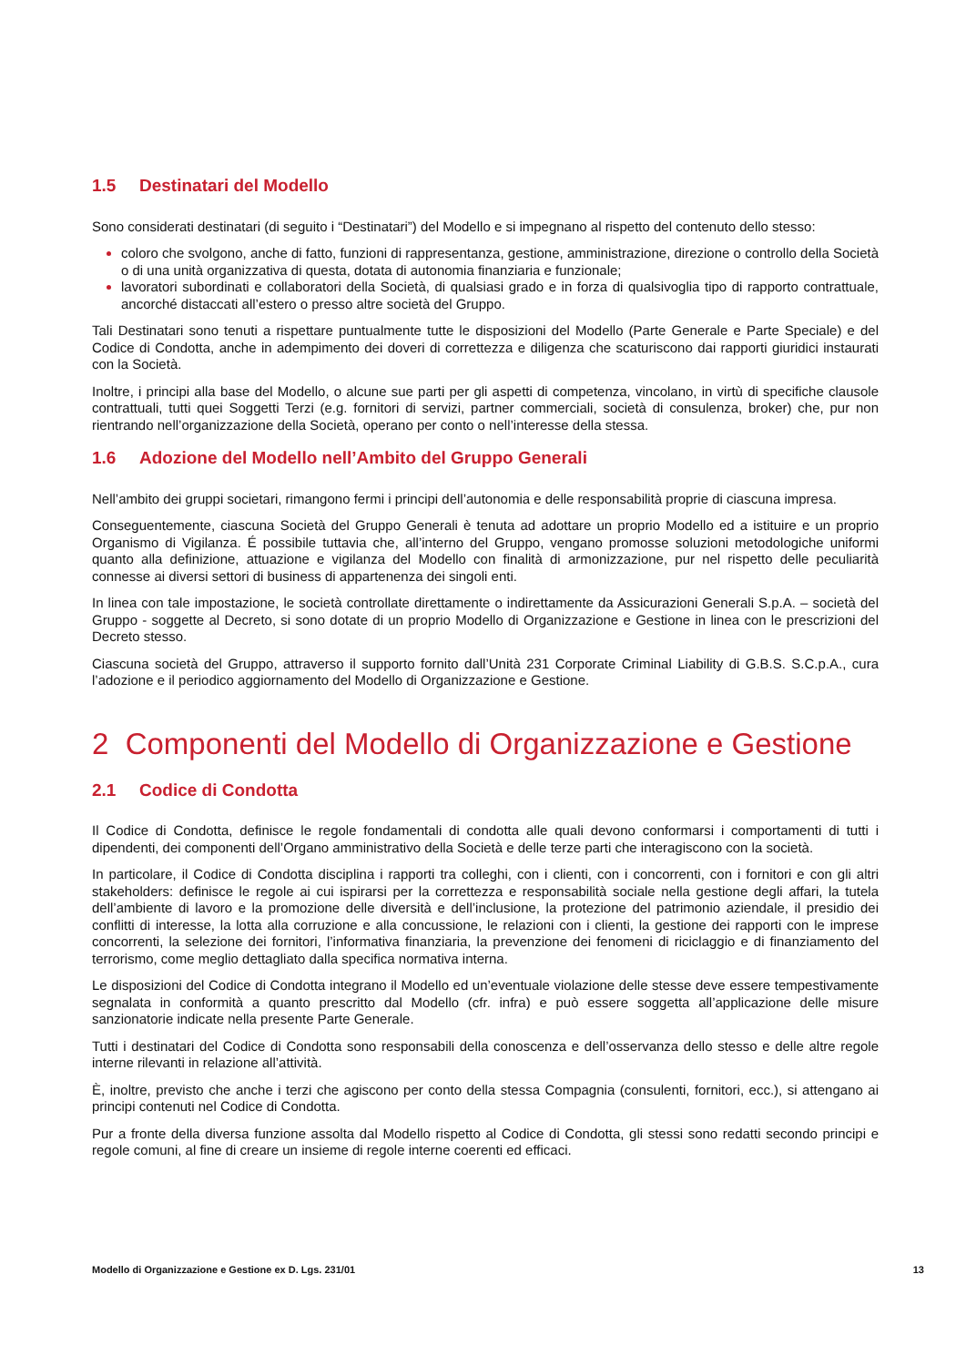1.5 Destinatari del Modello
Sono considerati destinatari (di seguito i “Destinatari”) del Modello e si impegnano al rispetto del contenuto dello stesso:
coloro che svolgono, anche di fatto, funzioni di rappresentanza, gestione, amministrazione, direzione o controllo della Società o di una unità organizzativa di questa, dotata di autonomia finanziaria e funzionale;
lavoratori subordinati e collaboratori della Società, di qualsiasi grado e in forza di qualsivoglia tipo di rapporto contrattuale, ancorché distaccati all’estero o presso altre società del Gruppo.
Tali Destinatari sono tenuti a rispettare puntualmente tutte le disposizioni del Modello (Parte Generale e Parte Speciale) e del Codice di Condotta, anche in adempimento dei doveri di correttezza e diligenza che scaturiscono dai rapporti giuridici instaurati con la Società.
Inoltre, i principi alla base del Modello, o alcune sue parti per gli aspetti di competenza, vincolano, in virtù di specifiche clausole contrattuali, tutti quei Soggetti Terzi (e.g. fornitori di servizi, partner commerciali, società di consulenza, broker) che, pur non rientrando nell’organizzazione della Società, operano per conto o nell’interesse della stessa.
1.6 Adozione del Modello nell’Ambito del Gruppo Generali
Nell’ambito dei gruppi societari, rimangono fermi i principi dell’autonomia e delle responsabilità proprie di ciascuna impresa.
Conseguentemente, ciascuna Società del Gruppo Generali è tenuta ad adottare un proprio Modello ed a istituire e un proprio Organismo di Vigilanza. É possibile tuttavia che, all’interno del Gruppo, vengano promosse soluzioni metodologiche uniformi quanto alla definizione, attuazione e vigilanza del Modello con finalità di armonizzazione, pur nel rispetto delle peculiarità connesse ai diversi settori di business di appartenenza dei singoli enti.
In linea con tale impostazione, le società controllate direttamente o indirettamente da Assicurazioni Generali S.p.A. – società del Gruppo - soggette al Decreto, si sono dotate di un proprio Modello di Organizzazione e Gestione in linea con le prescrizioni del Decreto stesso.
Ciascuna società del Gruppo, attraverso il supporto fornito dall’Unità 231 Corporate Criminal Liability di G.B.S. S.C.p.A., cura l’adozione e il periodico aggiornamento del Modello di Organizzazione e Gestione.
2 Componenti del Modello di Organizzazione e Gestione
2.1 Codice di Condotta
Il Codice di Condotta, definisce le regole fondamentali di condotta alle quali devono conformarsi i comportamenti di tutti i dipendenti, dei componenti dell’Organo amministrativo della Società e delle terze parti che interagiscono con la società.
In particolare, il Codice di Condotta disciplina i rapporti tra colleghi, con i clienti, con i concorrenti, con i fornitori e con gli altri stakeholders: definisce le regole ai cui ispirarsi per la correttezza e responsabilità sociale nella gestione degli affari, la tutela dell’ambiente di lavoro e la promozione delle diversità e dell’inclusione, la protezione del patrimonio aziendale, il presidio dei conflitti di interesse, la lotta alla corruzione e alla concussione, le relazioni con i clienti, la gestione dei rapporti con le imprese concorrenti, la selezione dei fornitori, l’informativa finanziaria, la prevenzione dei fenomeni di riciclaggio e di finanziamento del terrorismo, come meglio dettagliato dalla specifica normativa interna.
Le disposizioni del Codice di Condotta integrano il Modello ed un’eventuale violazione delle stesse deve essere tempestivamente segnalata in conformità a quanto prescritto dal Modello (cfr. infra) e può essere soggetta all’applicazione delle misure sanzionatorie indicate nella presente Parte Generale.
Tutti i destinatari del Codice di Condotta sono responsabili della conoscenza e dell’osservanza dello stesso e delle altre regole interne rilevanti in relazione all’attività.
È, inoltre, previsto che anche i terzi che agiscono per conto della stessa Compagnia (consulenti, fornitori, ecc.), si attengano ai principi contenuti nel Codice di Condotta.
Pur a fronte della diversa funzione assolta dal Modello rispetto al Codice di Condotta, gli stessi sono redatti secondo principi e regole comuni, al fine di creare un insieme di regole interne coerenti ed efficaci.
Modello di Organizzazione e Gestione ex D. Lgs. 231/01 13